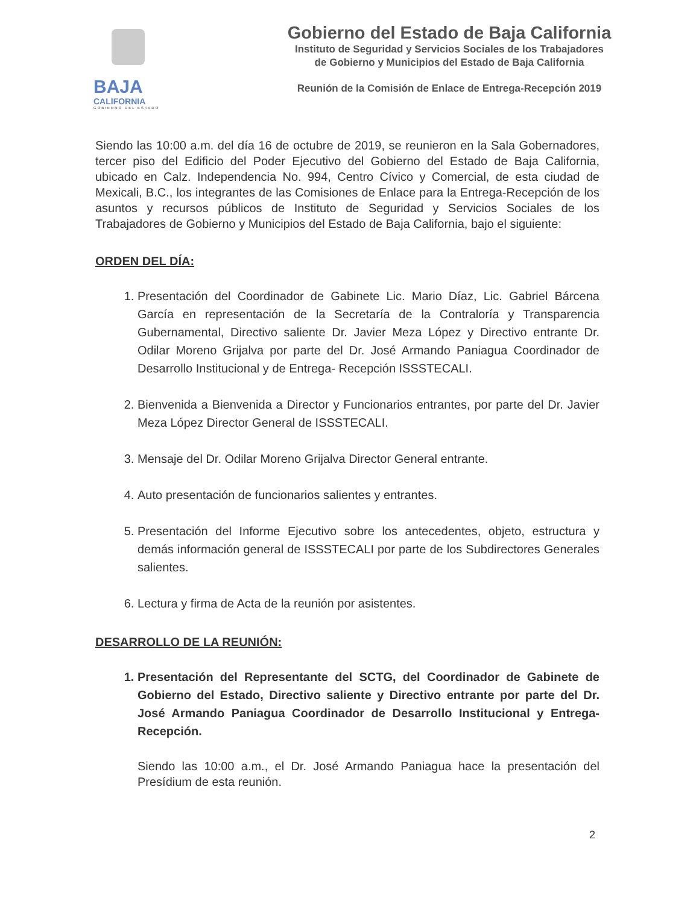BAJA
CALIFORNIA
GOBIERNO DEL ESTADO
Gobierno del Estado de Baja California
Instituto de Seguridad y Servicios Sociales de los Trabajadores
de Gobierno y Municipios del Estado de Baja California
Reunión de la Comisión de Enlace de Entrega-Recepción 2019
Siendo las 10:00 a.m. del día 16 de octubre de 2019, se reunieron en la Sala Gobernadores, tercer piso del Edificio del Poder Ejecutivo del Gobierno del Estado de Baja California, ubicado en Calz. Independencia No. 994, Centro Cívico y Comercial, de esta ciudad de Mexicali, B.C., los integrantes de las Comisiones de Enlace para la Entrega-Recepción de los asuntos y recursos públicos de Instituto de Seguridad y Servicios Sociales de los Trabajadores de Gobierno y Municipios del Estado de Baja California, bajo el siguiente:
ORDEN DEL DÍA:
1. Presentación del Coordinador de Gabinete Lic. Mario Díaz, Lic. Gabriel Bárcena García en representación de la Secretaría de la Contraloría y Transparencia Gubernamental, Directivo saliente Dr. Javier Meza López y Directivo entrante Dr. Odilar Moreno Grijalva por parte del Dr. José Armando Paniagua Coordinador de Desarrollo Institucional y de Entrega- Recepción ISSSTECALI.
2. Bienvenida a Bienvenida a Director y Funcionarios entrantes, por parte del Dr. Javier Meza López Director General de ISSSTECALI.
3. Mensaje del Dr. Odilar Moreno Grijalva Director General entrante.
4. Auto presentación de funcionarios salientes y entrantes.
5. Presentación del Informe Ejecutivo sobre los antecedentes, objeto, estructura y demás información general de ISSSTECALI por parte de los Subdirectores Generales salientes.
6. Lectura y firma de Acta de la reunión por asistentes.
DESARROLLO DE LA REUNIÓN:
1. Presentación del Representante del SCTG, del Coordinador de Gabinete de Gobierno del Estado, Directivo saliente y Directivo entrante por parte del Dr. José Armando Paniagua Coordinador de Desarrollo Institucional y Entrega- Recepción.
Siendo las 10:00 a.m., el Dr. José Armando Paniagua hace la presentación del Presídium de esta reunión.
2